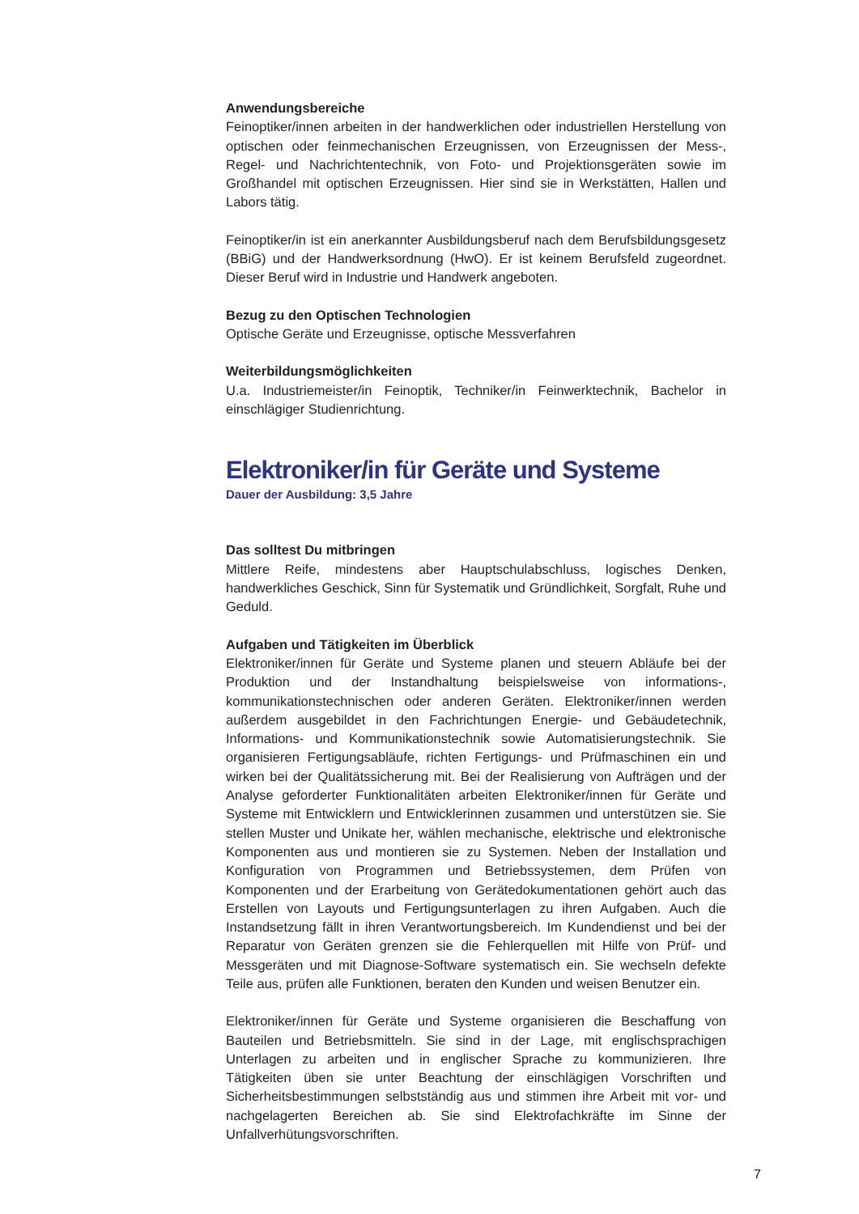Anwendungsbereiche
Feinoptiker/innen arbeiten in der handwerklichen oder industriellen Herstellung von optischen oder feinmechanischen Erzeugnissen, von Erzeugnissen der Mess-, Regel- und Nachrichtentechnik, von Foto- und Projektionsgeräten sowie im Großhandel mit optischen Erzeugnissen. Hier sind sie in Werkstätten, Hallen und Labors tätig.
Feinoptiker/in ist ein anerkannter Ausbildungsberuf nach dem Berufsbildungsgesetz (BBiG) und der Handwerksordnung (HwO). Er ist keinem Berufsfeld zugeordnet. Dieser Beruf wird in Industrie und Handwerk angeboten.
Bezug zu den Optischen Technologien
Optische Geräte und Erzeugnisse, optische Messverfahren
Weiterbildungsmöglichkeiten
U.a. Industriemeister/in Feinoptik, Techniker/in Feinwerktechnik, Bachelor in einschlägiger Studienrichtung.
Elektroniker/in für Geräte und Systeme
Dauer der Ausbildung: 3,5 Jahre
Das solltest Du mitbringen
Mittlere Reife, mindestens aber Hauptschulabschluss, logisches Denken, handwerkliches Geschick, Sinn für Systematik und Gründlichkeit, Sorgfalt, Ruhe und Geduld.
Aufgaben und Tätigkeiten im Überblick
Elektroniker/innen für Geräte und Systeme planen und steuern Abläufe bei der Produktion und der Instandhaltung beispielsweise von informations-, kommunikationstechnischen oder anderen Geräten. Elektroniker/innen werden außerdem ausgebildet in den Fachrichtungen Energie- und Gebäudetechnik, Informations- und Kommunikationstechnik sowie Automatisierungstechnik. Sie organisieren Fertigungsabläufe, richten Fertigungs- und Prüfmaschinen ein und wirken bei der Qualitätssicherung mit. Bei der Realisierung von Aufträgen und der Analyse geforderter Funktionalitäten arbeiten Elektroniker/innen für Geräte und Systeme mit Entwicklern und Entwicklerinnen zusammen und unterstützen sie. Sie stellen Muster und Unikate her, wählen mechanische, elektrische und elektronische Komponenten aus und montieren sie zu Systemen. Neben der Installation und Konfiguration von Programmen und Betriebssystemen, dem Prüfen von Komponenten und der Erarbeitung von Gerätedokumentationen gehört auch das Erstellen von Layouts und Fertigungsunterlagen zu ihren Aufgaben. Auch die Instandsetzung fällt in ihren Verantwortungsbereich. Im Kundendienst und bei der Reparatur von Geräten grenzen sie die Fehlerquellen mit Hilfe von Prüf- und Messgeräten und mit Diagnose-Software systematisch ein. Sie wechseln defekte Teile aus, prüfen alle Funktionen, beraten den Kunden und weisen Benutzer ein.
Elektroniker/innen für Geräte und Systeme organisieren die Beschaffung von Bauteilen und Betriebsmitteln. Sie sind in der Lage, mit englischsprachigen Unterlagen zu arbeiten und in englischer Sprache zu kommunizieren. Ihre Tätigkeiten üben sie unter Beachtung der einschlägigen Vorschriften und Sicherheitsbestimmungen selbstständig aus und stimmen ihre Arbeit mit vor- und nachgelagerten Bereichen ab. Sie sind Elektrofachkräfte im Sinne der Unfallverhütungsvorschriften.
7